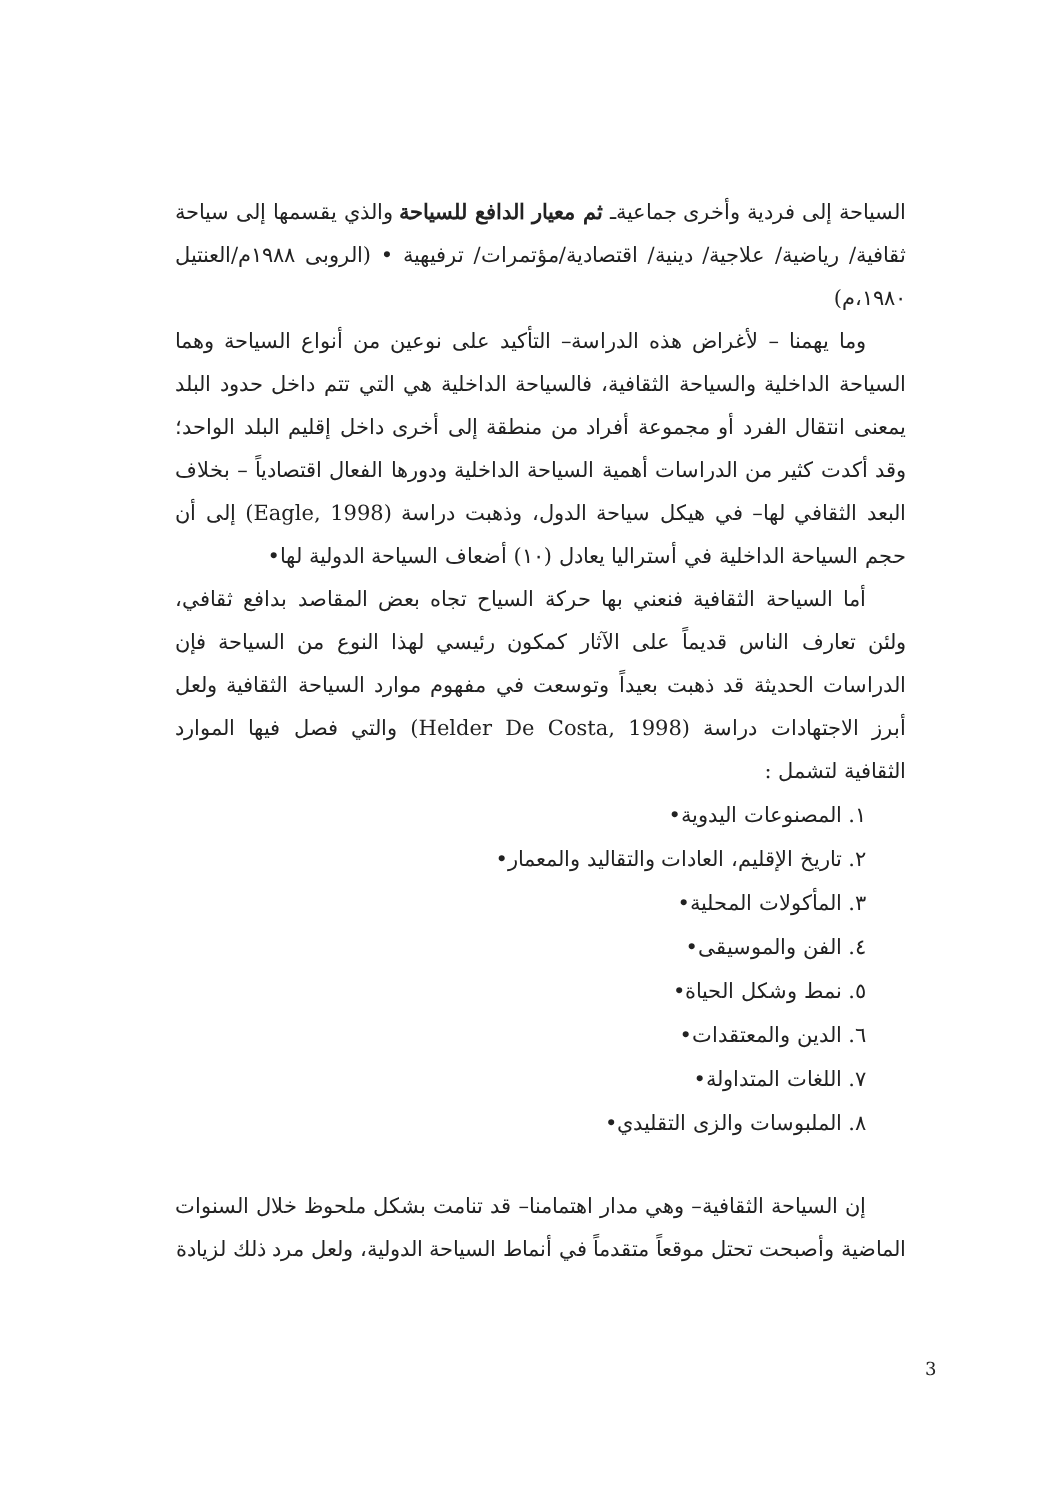السياحة إلى فردية وأخرى جماعيةـ ثم معيار الدافع للسياحة والذي يقسمها إلى سياحة ثقافية/ رياضية/ علاجية/ دينية/ اقتصادية/مؤتمرات/ ترفيهية • (الروبى ١٩٨٨م/العنتيل ١٩٨٠،م)
وما يهمنا – لأغراض هذه الدراسة– التأكيد على نوعين من أنواع السياحة وهما السياحة الداخلية والسياحة الثقافية، فالسياحة الداخلية هي التي تتم داخل حدود البلد يمعنى انتقال الفرد أو مجموعة أفراد من منطقة إلى أخرى داخل إقليم البلد الواحد؛ وقد أكدت كثير من الدراسات أهمية السياحة الداخلية ودورها الفعال اقتصادياً – بخلاف البعد الثقافي لها– في هيكل سياحة الدول، وذهبت دراسة (Eagle, 1998) إلى أن حجم السياحة الداخلية في أستراليا يعادل (١٠) أضعاف السياحة الدولية لها•
أما السياحة الثقافية فنعني بها حركة السياح تجاه بعض المقاصد بدافع ثقافي، ولئن تعارف الناس قديماً على الآثار كمكون رئيسي لهذا النوع من السياحة فإن الدراسات الحديثة قد ذهبت بعيداً وتوسعت في مفهوم موارد السياحة الثقافية ولعل أبرز الاجتهادات دراسة (Helder De Costa, 1998) والتي فصل فيها الموارد الثقافية لتشمل :
١. المصنوعات اليدوية•
٢. تاريخ الإقليم، العادات والتقاليد والمعمار•
٣. المأكولات المحلية•
٤. الفن والموسيقى•
٥. نمط وشكل الحياة•
٦. الدين والمعتقدات•
٧. اللغات المتداولة•
٨. الملبوسات والزى التقليدي•
إن السياحة الثقافية– وهي مدار اهتمامنا– قد تنامت بشكل ملحوظ خلال السنوات الماضية وأصبحت تحتل موقعاً متقدماً في أنماط السياحة الدولية، ولعل مرد ذلك لزيادة
3